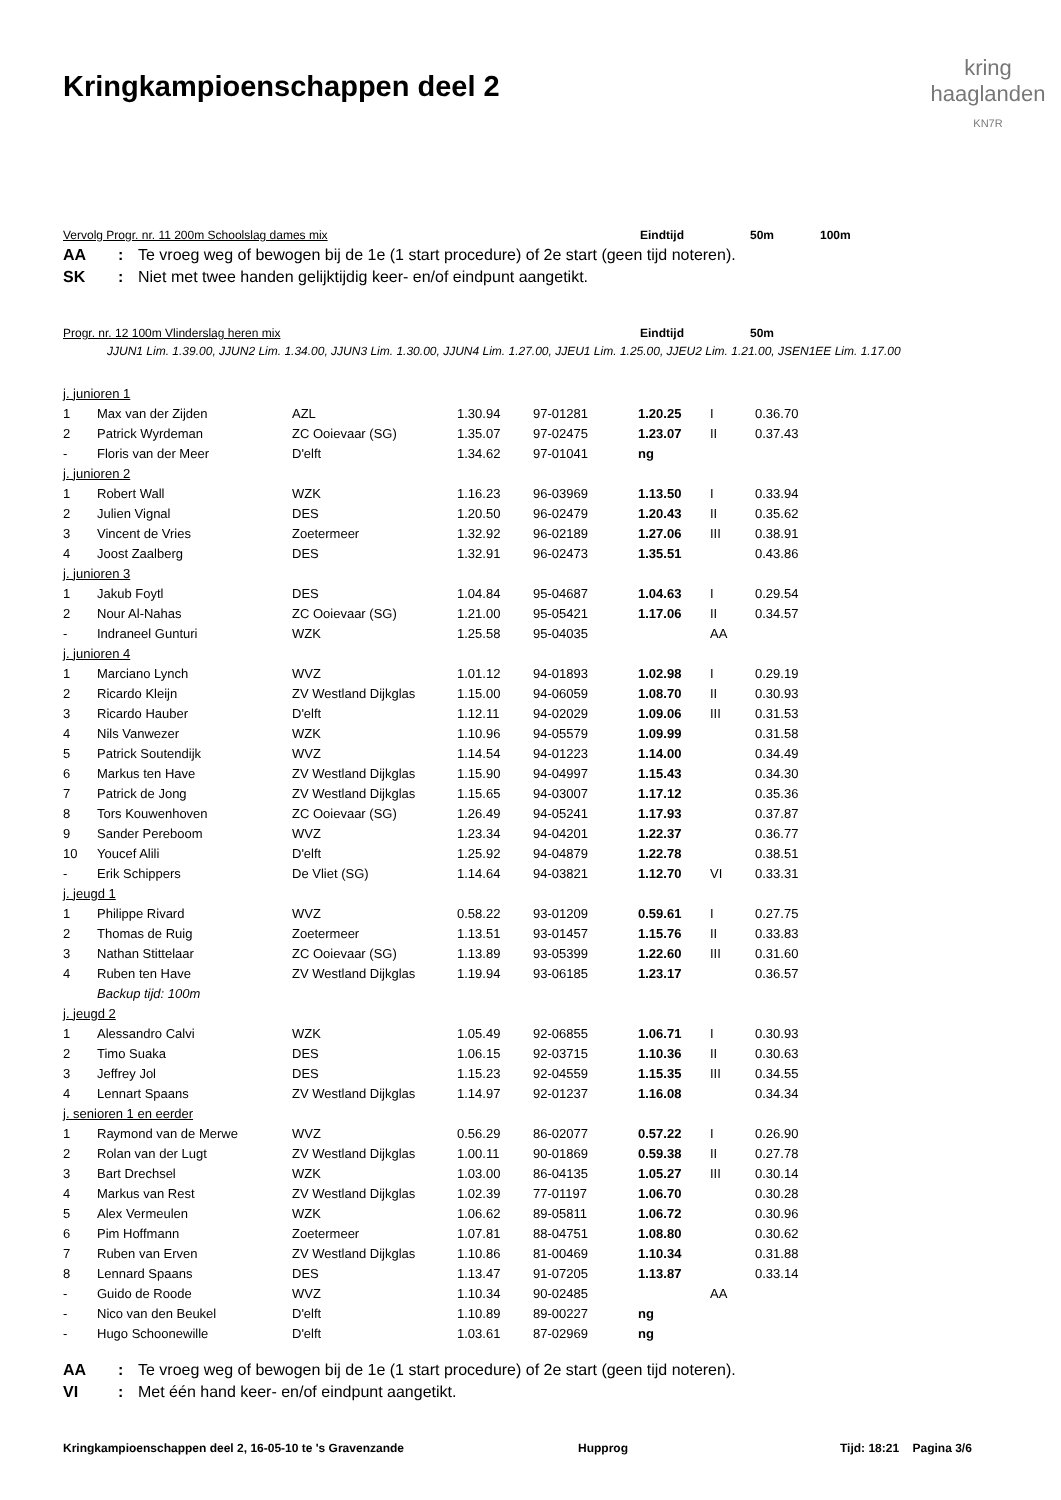Kringkampioenschappen deel 2
kring
haaglanden
KN7R
Vervolg Progr. nr. 11 200m Schoolslag dames mix Eindtijd 50m 100m
AA: Te vroeg weg of bewogen bij de 1e (1 start procedure) of 2e start (geen tijd noteren).
SK: Niet met twee handen gelijktijdig keer- en/of eindpunt aangetikt.
Progr. nr. 12 100m Vlinderslag heren mix Eindtijd 50m
JJUN1 Lim. 1.39.00, JJUN2 Lim. 1.34.00, JJUN3 Lim. 1.30.00, JJUN4 Lim. 1.27.00, JJEU1 Lim. 1.25.00, JJEU2 Lim. 1.21.00, JSEN1EE Lim. 1.17.00
| j. junioren 1 | | | | | | | |
| 1 | Max van der Zijden | AZL | 1.30.94 | 97-01281 | 1.20.25 | I | 0.36.70 |
| 2 | Patrick Wyrdeman | ZC Ooievaar (SG) | 1.35.07 | 97-02475 | 1.23.07 | II | 0.37.43 |
| - | Floris van der Meer | D'elft | 1.34.62 | 97-01041 | ng | | |
| j. junioren 2 | | | | | | | |
| 1 | Robert Wall | WZK | 1.16.23 | 96-03969 | 1.13.50 | I | 0.33.94 |
| 2 | Julien Vignal | DES | 1.20.50 | 96-02479 | 1.20.43 | II | 0.35.62 |
| 3 | Vincent de Vries | Zoetermeer | 1.32.92 | 96-02189 | 1.27.06 | III | 0.38.91 |
| 4 | Joost Zaalberg | DES | 1.32.91 | 96-02473 | 1.35.51 | | 0.43.86 |
| j. junioren 3 | | | | | | | |
| 1 | Jakub Foytl | DES | 1.04.84 | 95-04687 | 1.04.63 | I | 0.29.54 |
| 2 | Nour Al-Nahas | ZC Ooievaar (SG) | 1.21.00 | 95-05421 | 1.17.06 | II | 0.34.57 |
| - | Indraneel Gunturi | WZK | 1.25.58 | 95-04035 | | AA | |
| j. junioren 4 | | | | | | | |
| 1 | Marciano Lynch | WVZ | 1.01.12 | 94-01893 | 1.02.98 | I | 0.29.19 |
| 2 | Ricardo Kleijn | ZV Westland Dijkglas | 1.15.00 | 94-06059 | 1.08.70 | II | 0.30.93 |
| 3 | Ricardo Hauber | D'elft | 1.12.11 | 94-02029 | 1.09.06 | III | 0.31.53 |
| 4 | Nils Vanwezer | WZK | 1.10.96 | 94-05579 | 1.09.99 | | 0.31.58 |
| 5 | Patrick Soutendijk | WVZ | 1.14.54 | 94-01223 | 1.14.00 | | 0.34.49 |
| 6 | Markus ten Have | ZV Westland Dijkglas | 1.15.90 | 94-04997 | 1.15.43 | | 0.34.30 |
| 7 | Patrick de Jong | ZV Westland Dijkglas | 1.15.65 | 94-03007 | 1.17.12 | | 0.35.36 |
| 8 | Tors Kouwenhoven | ZC Ooievaar (SG) | 1.26.49 | 94-05241 | 1.17.93 | | 0.37.87 |
| 9 | Sander Pereboom | WVZ | 1.23.34 | 94-04201 | 1.22.37 | | 0.36.77 |
| 10 | Youcef Alili | D'elft | 1.25.92 | 94-04879 | 1.22.78 | | 0.38.51 |
| - | Erik Schippers | De Vliet (SG) | 1.14.64 | 94-03821 | 1.12.70 | VI | 0.33.31 |
| j. jeugd 1 | | | | | | | |
| 1 | Philippe Rivard | WVZ | 0.58.22 | 93-01209 | 0.59.61 | I | 0.27.75 |
| 2 | Thomas de Ruig | Zoetermeer | 1.13.51 | 93-01457 | 1.15.76 | II | 0.33.83 |
| 3 | Nathan Stittelaar | ZC Ooievaar (SG) | 1.13.89 | 93-05399 | 1.22.60 | III | 0.31.60 |
| 4 | Ruben ten Have | ZV Westland Dijkglas | 1.19.94 | 93-06185 | 1.23.17 | | 0.36.57 |
| | Backup tijd: 100m | | | | | | |
| j. jeugd 2 | | | | | | | |
| 1 | Alessandro Calvi | WZK | 1.05.49 | 92-06855 | 1.06.71 | I | 0.30.93 |
| 2 | Timo Suaka | DES | 1.06.15 | 92-03715 | 1.10.36 | II | 0.30.63 |
| 3 | Jeffrey Jol | DES | 1.15.23 | 92-04559 | 1.15.35 | III | 0.34.55 |
| 4 | Lennart Spaans | ZV Westland Dijkglas | 1.14.97 | 92-01237 | 1.16.08 | | 0.34.34 |
| j. senioren 1 en eerder | | | | | | | |
| 1 | Raymond van de Merwe | WVZ | 0.56.29 | 86-02077 | 0.57.22 | I | 0.26.90 |
| 2 | Rolan van der Lugt | ZV Westland Dijkglas | 1.00.11 | 90-01869 | 0.59.38 | II | 0.27.78 |
| 3 | Bart Drechsel | WZK | 1.03.00 | 86-04135 | 1.05.27 | III | 0.30.14 |
| 4 | Markus van Rest | ZV Westland Dijkglas | 1.02.39 | 77-01197 | 1.06.70 | | 0.30.28 |
| 5 | Alex Vermeulen | WZK | 1.06.62 | 89-05811 | 1.06.72 | | 0.30.96 |
| 6 | Pim Hoffmann | Zoetermeer | 1.07.81 | 88-04751 | 1.08.80 | | 0.30.62 |
| 7 | Ruben van Erven | ZV Westland Dijkglas | 1.10.86 | 81-00469 | 1.10.34 | | 0.31.88 |
| 8 | Lennard Spaans | DES | 1.13.47 | 91-07205 | 1.13.87 | | 0.33.14 |
| - | Guido de Roode | WVZ | 1.10.34 | 90-02485 | | AA | |
| - | Nico van den Beukel | D'elft | 1.10.89 | 89-00227 | ng | | |
| - | Hugo Schoonewille | D'elft | 1.03.61 | 87-02969 | ng | | |
AA: Te vroeg weg of bewogen bij de 1e (1 start procedure) of 2e start (geen tijd noteren).
VI: Met één hand keer- en/of eindpunt aangetikt.
Kringkampioenschappen deel 2, 16-05-10 te 's Gravenzande Hupprog Tijd: 18:21 Pagina 3/6